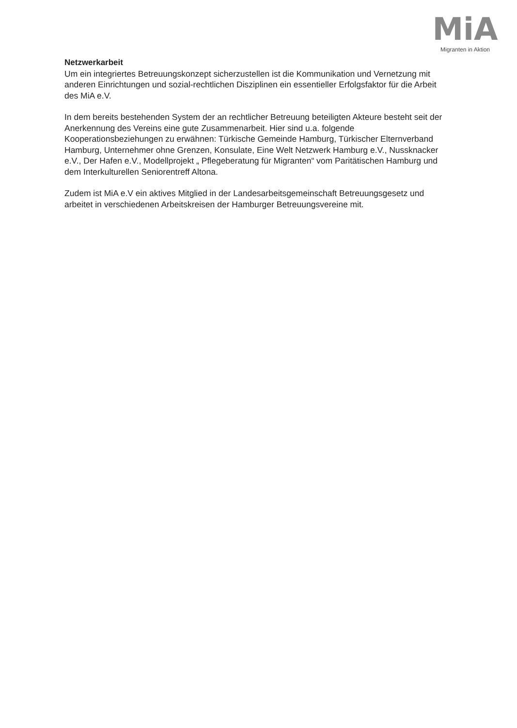MiA
Migranten in Aktion
Netzwerkarbeit
Um ein integriertes Betreuungskonzept sicherzustellen ist die Kommunikation und Vernetzung mit anderen Einrichtungen und sozial-rechtlichen Disziplinen ein essentieller Erfolgsfaktor für die Arbeit des MiA e.V.
In dem bereits bestehenden System der an rechtlicher Betreuung beteiligten Akteure besteht seit der Anerkennung des Vereins eine gute Zusammenarbeit. Hier sind u.a. folgende Kooperationsbeziehungen zu erwähnen: Türkische Gemeinde Hamburg, Türkischer Elternverband Hamburg, Unternehmer ohne Grenzen, Konsulate, Eine Welt Netzwerk Hamburg e.V., Nussknacker e.V., Der Hafen e.V., Modellprojekt „ Pflegeberatung für Migranten“ vom Paritätischen Hamburg und dem Interkulturellen Seniorentreff Altona.
Zudem ist MiA e.V ein aktives Mitglied in der Landesarbeitsgemeinschaft Betreuungsgesetz und arbeitet in verschiedenen Arbeitskreisen der Hamburger Betreuungsvereine mit.